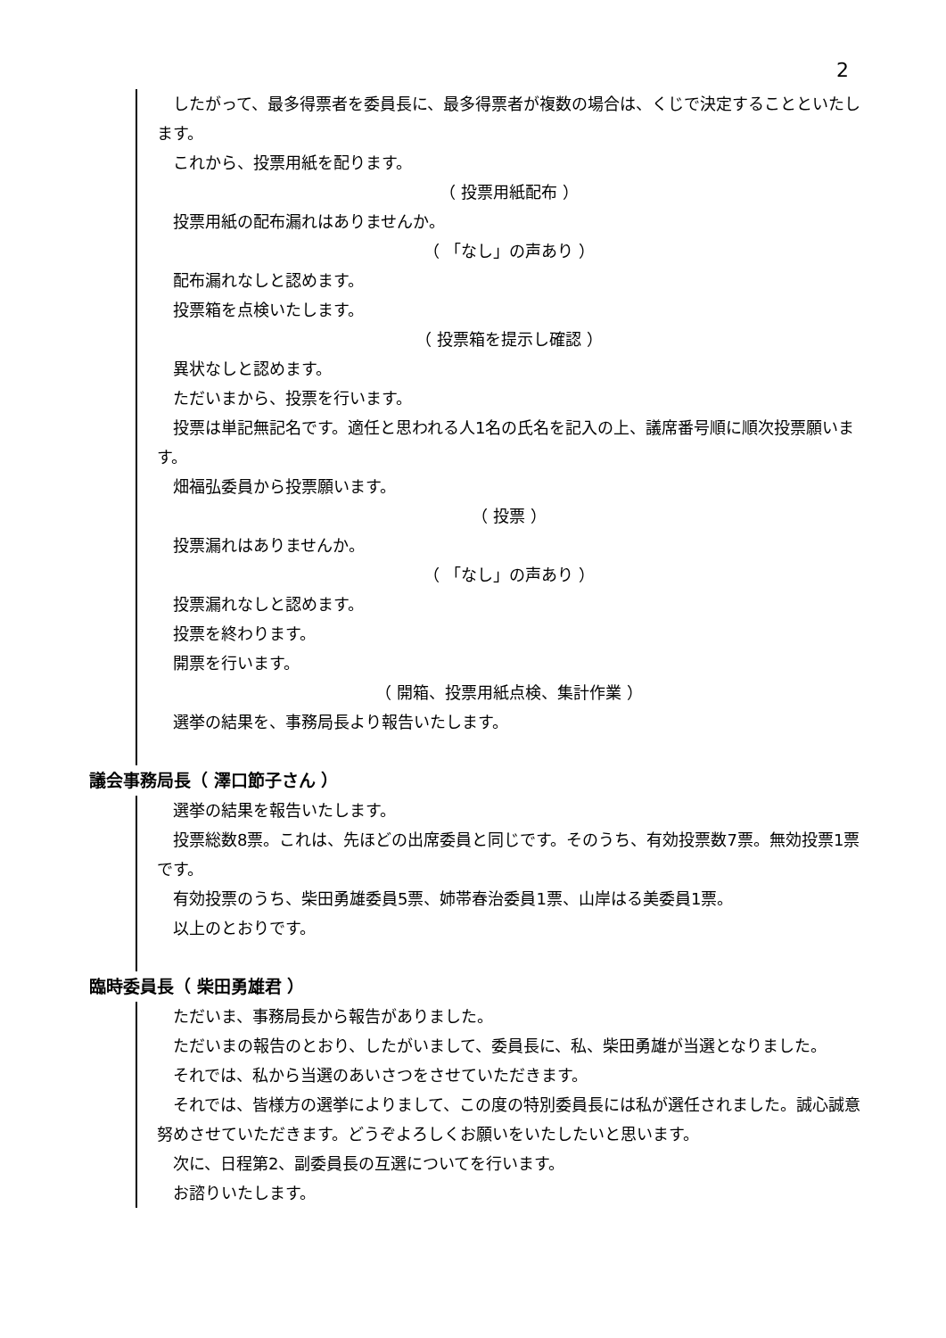2
したがって、最多得票者を委員長に、最多得票者が複数の場合は、くじで決定することといたします。
これから、投票用紙を配ります。
（ 投票用紙配布 ）
投票用紙の配布漏れはありませんか。
（ 「なし」の声あり ）
配布漏れなしと認めます。
投票箱を点検いたします。
（ 投票箱を提示し確認 ）
異状なしと認めます。
ただいまから、投票を行います。
投票は単記無記名です。適任と思われる人1名の氏名を記入の上、議席番号順に順次投票願います。
畑福弘委員から投票願います。
（ 投票 ）
投票漏れはありませんか。
（ 「なし」の声あり ）
投票漏れなしと認めます。
投票を終わります。
開票を行います。
（ 開箱、投票用紙点検、集計作業 ）
選挙の結果を、事務局長より報告いたします。
議会事務局長（ 澤口節子さん ）
選挙の結果を報告いたします。
投票総数8票。これは、先ほどの出席委員と同じです。そのうち、有効投票数7票。無効投票1票です。
有効投票のうち、柴田勇雄委員5票、姉帯春治委員1票、山岸はる美委員1票。
以上のとおりです。
臨時委員長（ 柴田勇雄君 ）
ただいま、事務局長から報告がありました。
ただいまの報告のとおり、したがいまして、委員長に、私、柴田勇雄が当選となりました。
それでは、私から当選のあいさつをさせていただきます。
それでは、皆様方の選挙によりまして、この度の特別委員長には私が選任されました。誠心誠意努めさせていただきます。どうぞよろしくお願いをいたしたいと思います。
次に、日程第2、副委員長の互選についてを行います。
お諮りいたします。